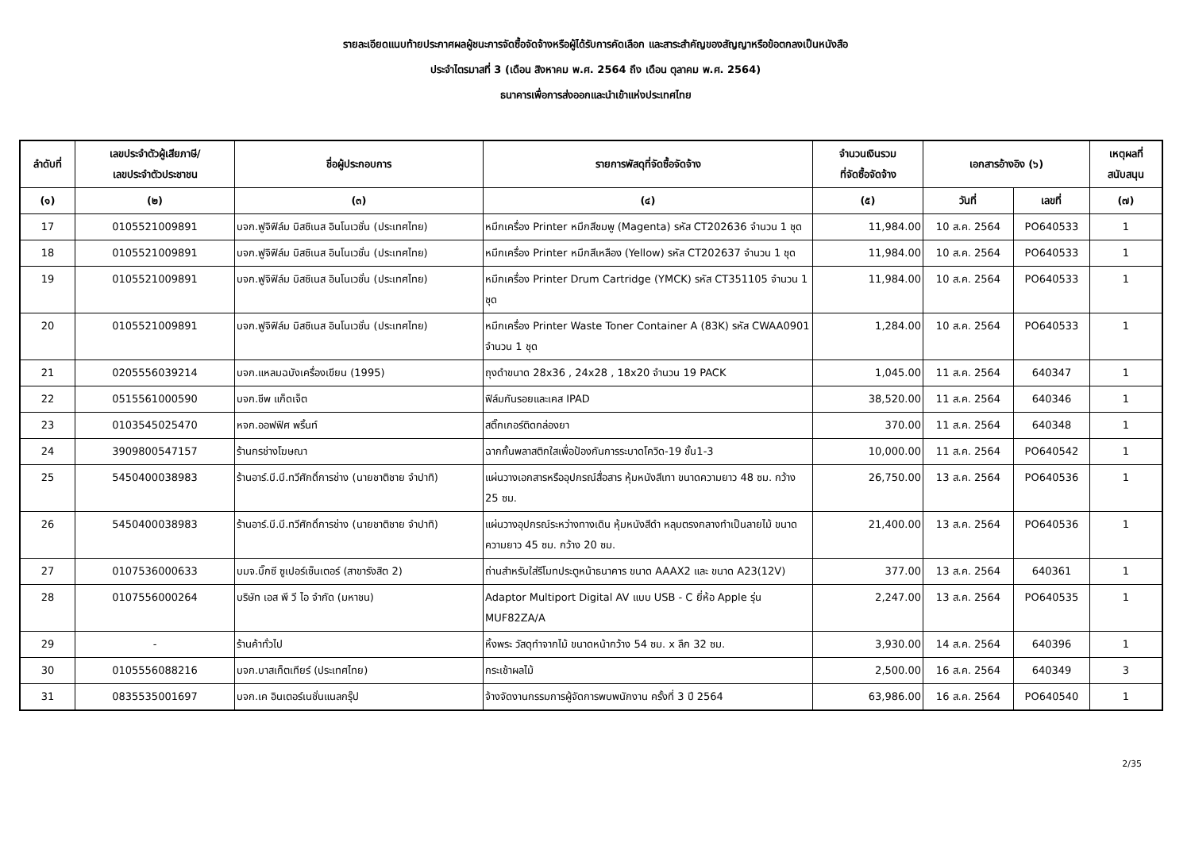รายละเอียดแนบท้ายประกาศผลผู้ชนะการจัดซื้อจัดจ้างหรือผู้ได้รับการคัดเลือก และสาระสำคัญของสัญญาหรือข้อตกลงเป็นหนังสือ
ประจำไตรมาสที่ 3 (เดือน สิงหาคม พ.ศ. 2564 ถึง เดือน ตุลาคม พ.ศ. 2564)
ธนาคารเพื่อการส่งออกและนำเข้าแห่งประเทศไทย
| ลำดับที่ | เลขประจำตัวผู้เสียภาษี/ เลขประจำตัวประชาชน | ชื่อผู้ประกอบการ | รายการพัสดุที่จัดซื้อจัดจ้าง | จำนวนเงินรวม ที่จัดซื้อจัดจ้าง | เอกสารอ้างอิง (๖) | | เหตุผลที่ สนับสนุน |
| --- | --- | --- | --- | --- | --- | --- | --- |
| (๑) | (๒) | (๓) | (๔) | (๕) | วันที่ | เลขที่ | (๗) |
| 17 | 0105521009891 | บจก.ฟูจิฟิล์ม บิสซิเนส อินโนเวชั่น (ประเทศไทย) | หมึกเครื่อง Printer หมึกสีชมพู (Magenta) รหัส CT202636 จำนวน 1 ชุด | 11,984.00 | 10 ส.ค. 2564 | PO640533 | 1 |
| 18 | 0105521009891 | บจก.ฟูจิฟิล์ม บิสซิเนส อินโนเวชั่น (ประเทศไทย) | หมึกเครื่อง Printer หมึกสีเหลือง (Yellow) รหัส CT202637 จำนวน 1 ชุด | 11,984.00 | 10 ส.ค. 2564 | PO640533 | 1 |
| 19 | 0105521009891 | บจก.ฟูจิฟิล์ม บิสซิเนส อินโนเวชั่น (ประเทศไทย) | หมึกเครื่อง Printer Drum Cartridge (YMCK) รหัส CT351105 จำนวน 1 ชุด | 11,984.00 | 10 ส.ค. 2564 | PO640533 | 1 |
| 20 | 0105521009891 | บจก.ฟูจิฟิล์ม บิสซิเนส อินโนเวชั่น (ประเทศไทย) | หมึกเครื่อง Printer Waste Toner Container A (83K) รหัส CWAA0901 จำนวน 1 ชุด | 1,284.00 | 10 ส.ค. 2564 | PO640533 | 1 |
| 21 | 0205556039214 | บจก.แหลมฉบังเครื่องเขียน (1995) | ถุงดำขนาด 28x36 , 24x28 , 18x20 จำนวน 19 PACK | 1,045.00 | 11 ส.ค. 2564 | 640347 | 1 |
| 22 | 0515561000590 | บจก.ชีพ แก็ดเจ็ต | ฟิล์มกันรอยและเคส IPAD | 38,520.00 | 11 ส.ค. 2564 | 640346 | 1 |
| 23 | 0103545025470 | หจก.ออฟฟิศ พริ้นท์ | สติ๊กเกอร์ติดกล่องยา | 370.00 | 11 ส.ค. 2564 | 640348 | 1 |
| 24 | 3909800547157 | ร้านกรช่างโฆษณา | ฉากกั้นพลาสติกใสเพื่อป้องกันการระบาดโควิด-19 ชั้น1-3 | 10,000.00 | 11 ส.ค. 2564 | PO640542 | 1 |
| 25 | 5450400038983 | ร้านอาร์.บี.บี.ทวีศักดิ์การช่าง (นายชาติชาย จำปาทิ) | แผ่นวางเอกสารหรืออุปกรณ์สื่อสาร หุ้มหนังสีเทา ขนาดความยาว 48 ซม. กว้าง 25 ซม. | 26,750.00 | 13 ส.ค. 2564 | PO640536 | 1 |
| 26 | 5450400038983 | ร้านอาร์.บี.บี.ทวีศักดิ์การช่าง (นายชาติชาย จำปาทิ) | แผ่นวางอุปกรณ์ระหว่างทางเดิน หุ้มหนังสีดำ หลุมตรงกลางทำเป็นลายไม้ ขนาดความยาว 45 ซม. กว้าง 20 ซม. | 21,400.00 | 13 ส.ค. 2564 | PO640536 | 1 |
| 27 | 0107536000633 | บมจ.บิ๊กซี ซูเปอร์เซ็นเตอร์ (สาขารังสิต 2) | ถ่านสำหรับใส่รีโมทประตูหน้าธนาคาร ขนาด AAAX2 และ ขนาด A23(12V) | 377.00 | 13 ส.ค. 2564 | 640361 | 1 |
| 28 | 0107556000264 | บริษัท เอส พี วี ไอ จำกัด (มหาชน) | Adaptor Multiport Digital AV แบบ USB - C ยี่ห้อ Apple รุ่น MUF82ZA/A | 2,247.00 | 13 ส.ค. 2564 | PO640535 | 1 |
| 29 | - | ร้านค้าทั่วไป | หิ้งพระ วัสดุทำจากไม้ ขนาดหน้ากว้าง 54 ซม. x ลึก 32 ซม. | 3,930.00 | 14 ส.ค. 2564 | 640396 | 1 |
| 30 | 0105556088216 | บจก.บาสเก็ตเทียร์ (ประเทศไทย) | กระเช้าผลไม้ | 2,500.00 | 16 ส.ค. 2564 | 640349 | 3 |
| 31 | 0835535001697 | บจก.เค อินเตอร์เนชั่นแนลกรุ๊ป | จ้างจัดงานกรรมการผู้จัดการพบพนักงาน ครั้งที่ 3 ปี 2564 | 63,986.00 | 16 ส.ค. 2564 | PO640540 | 1 |
2/35